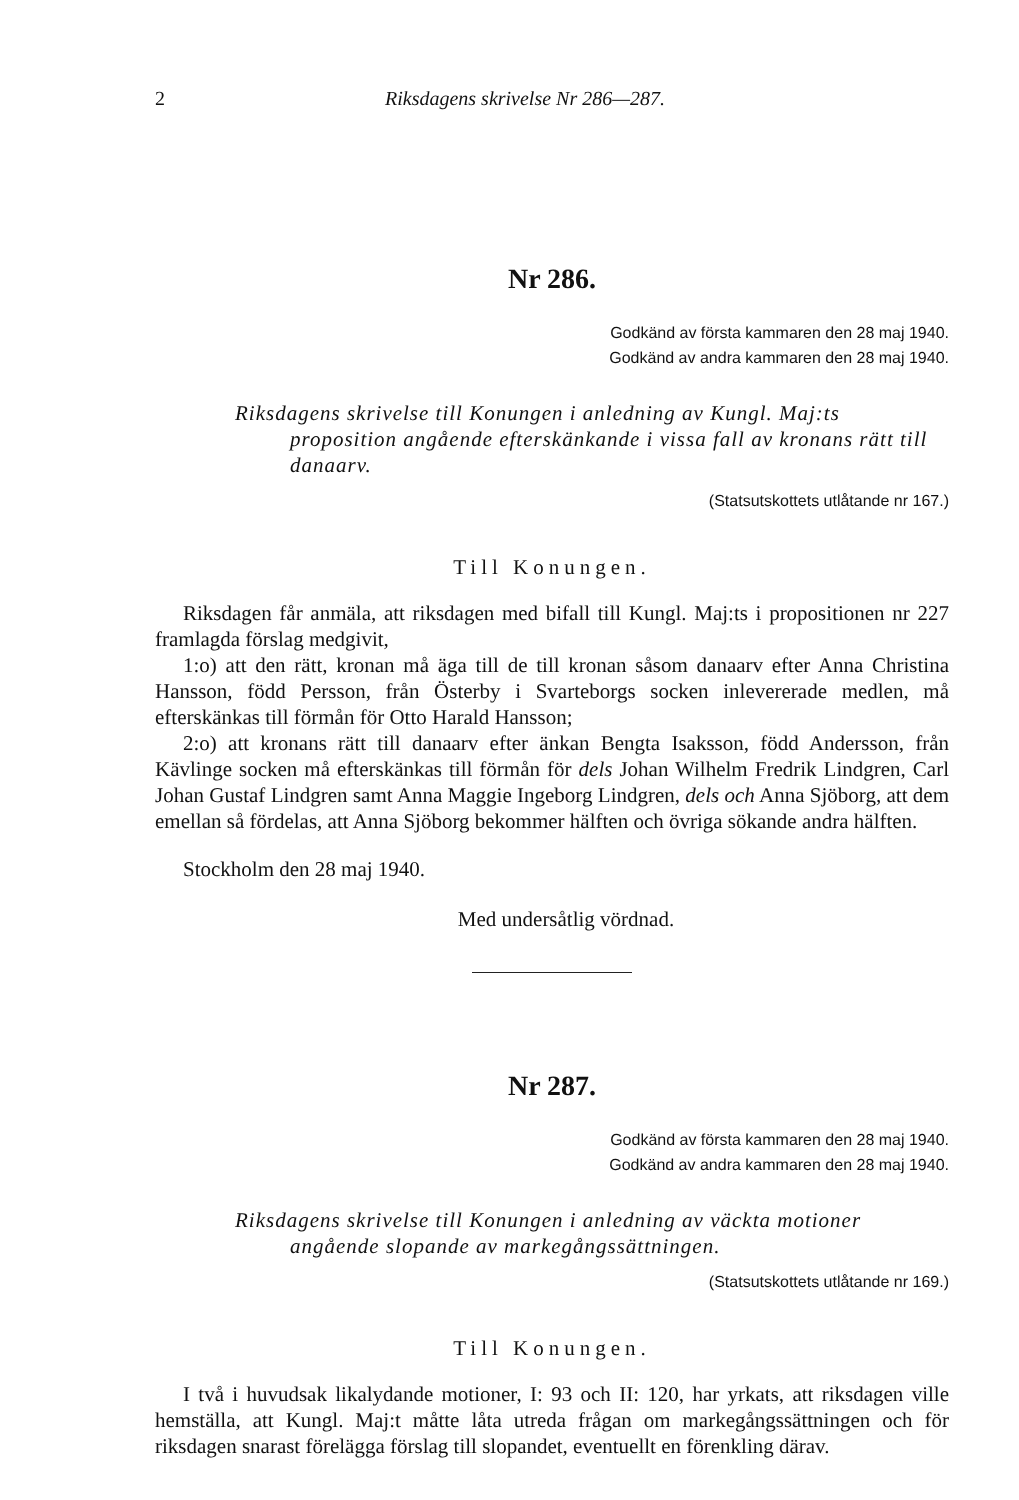2 Riksdagens skrivelse Nr 286—287.
Nr 286.
Godkänd av första kammaren den 28 maj 1940.
Godkänd av andra kammaren den 28 maj 1940.
Riksdagens skrivelse till Konungen i anledning av Kungl. Maj:ts proposition angående efterskänkande i vissa fall av kronans rätt till danaarv.
(Statsutskottets utlåtande nr 167.)
Till Konungen.
Riksdagen får anmäla, att riksdagen med bifall till Kungl. Maj:ts i propositionen nr 227 framlagda förslag medgivit,
1:o) att den rätt, kronan må äga till de till kronan såsom danaarv efter Anna Christina Hansson, född Persson, från Österby i Svarteborgs socken inlevererade medlen, må efterskänkas till förmån för Otto Harald Hansson;
2:o) att kronans rätt till danaarv efter änkan Bengta Isaksson, född Andersson, från Kävlinge socken må efterskänkas till förmån för dels Johan Wilhelm Fredrik Lindgren, Carl Johan Gustaf Lindgren samt Anna Maggie Ingeborg Lindgren, dels och Anna Sjöborg, att dem emellan så fördelas, att Anna Sjöborg bekommer hälften och övriga sökande andra hälften.
Stockholm den 28 maj 1940.
Med undersåtlig vördnad.
Nr 287.
Godkänd av första kammaren den 28 maj 1940.
Godkänd av andra kammaren den 28 maj 1940.
Riksdagens skrivelse till Konungen i anledning av väckta motioner angående slopande av markegångssättningen.
(Statsutskottets utlåtande nr 169.)
Till Konungen.
I två i huvudsak likalydande motioner, I: 93 och II: 120, har yrkats, att riksdagen ville hemställa, att Kungl. Maj:t måtte låta utreda frågan om markegångssättningen och för riksdagen snarast förelägga förslag till slopandet, eventuellt en förenkling därav.